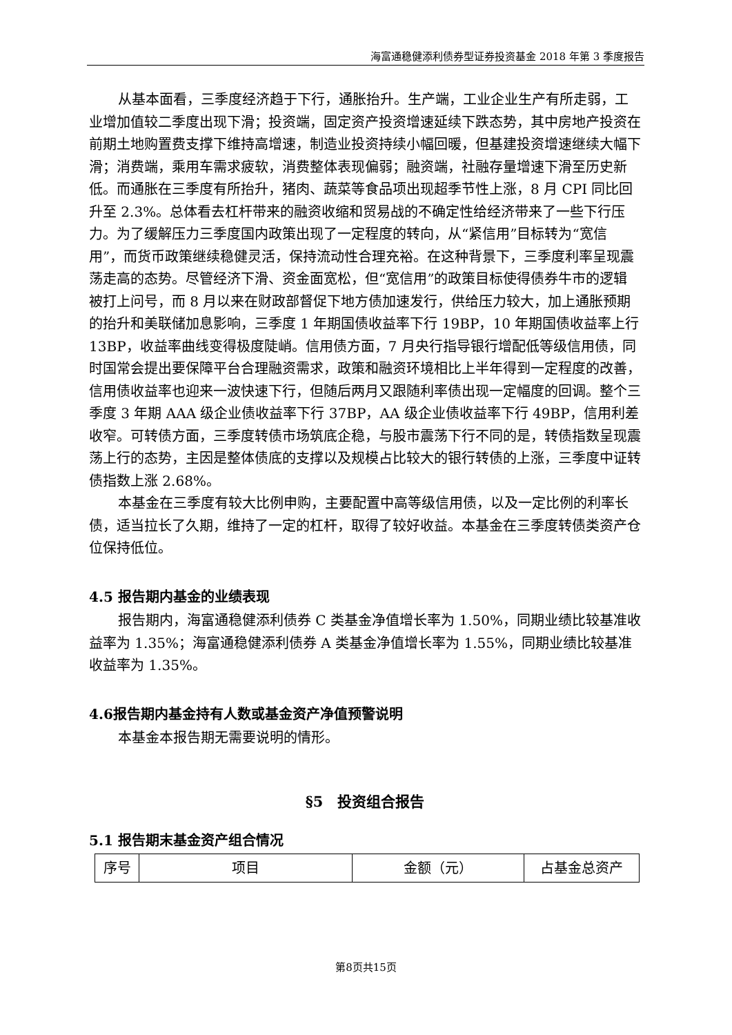海富通稳健添利债券型证券投资基金 2018 年第 3 季度报告
从基本面看，三季度经济趋于下行，通胀抬升。生产端，工业企业生产有所走弱，工业增加值较二季度出现下滑；投资端，固定资产投资增速延续下跌态势，其中房地产投资在前期土地购置费支撑下维持高增速，制造业投资持续小幅回暖，但基建投资增速继续大幅下滑；消费端，乘用车需求疲软，消费整体表现偏弱；融资端，社融存量增速下滑至历史新低。而通胀在三季度有所抬升，猪肉、蔬菜等食品项出现超季节性上涨，8 月 CPI 同比回升至 2.3%。总体看去杠杆带来的融资收缩和贸易战的不确定性给经济带来了一些下行压力。为了缓解压力三季度国内政策出现了一定程度的转向，从“紧信用”目标转为“宽信用”，而货币政策继续稳健灵活，保持流动性合理充裕。在这种背景下，三季度利率呈现震荡走高的态势。尽管经济下滑、资金面宽松，但“宽信用”的政策目标使得债券牛市的逻辑被打上问号，而 8 月以来在财政部督促下地方债加速发行，供给压力较大，加上通胀预期的抬升和美联储加息影响，三季度 1 年期国债收益率下行 19BP，10 年期国债收益率上行 13BP，收益率曲线变得极度陡峭。信用债方面，7 月央行指导银行增配低等级信用债，同时国常会提出要保障平台合理融资需求，政策和融资环境相比上半年得到一定程度的改善，信用债收益率也迎来一波快速下行，但随后两月又跟随利率债出现一定幅度的回调。整个三季度 3 年期 AAA 级企业债收益率下行 37BP，AA 级企业债收益率下行 49BP，信用利差收窄。可转债方面，三季度转债市场筑底企稳，与股市震荡下行不同的是，转债指数呈现震荡上行的态势，主因是整体债底的支撑以及规模占比较大的银行转债的上涨，三季度中证转债指数上涨 2.68%。
本基金在三季度有较大比例申购，主要配置中高等级信用债，以及一定比例的利率长债，适当拉长了久期，维持了一定的杠杆，取得了较好收益。本基金在三季度转债类资产仓位保持低位。
4.5 报告期内基金的业绩表现
报告期内，海富通稳健添利债券 C 类基金净值增长率为 1.50%，同期业绩比较基准收益率为 1.35%；海富通稳健添利债券 A 类基金净值增长率为 1.55%，同期业绩比较基准收益率为 1.35%。
4.6报告期内基金持有人数或基金资产净值预警说明
本基金本报告期无需要说明的情形。
§5　投资组合报告
5.1 报告期末基金资产组合情况
| 序号 | 项目 | 金额（元） | 占基金总资产 |
第8页共15页